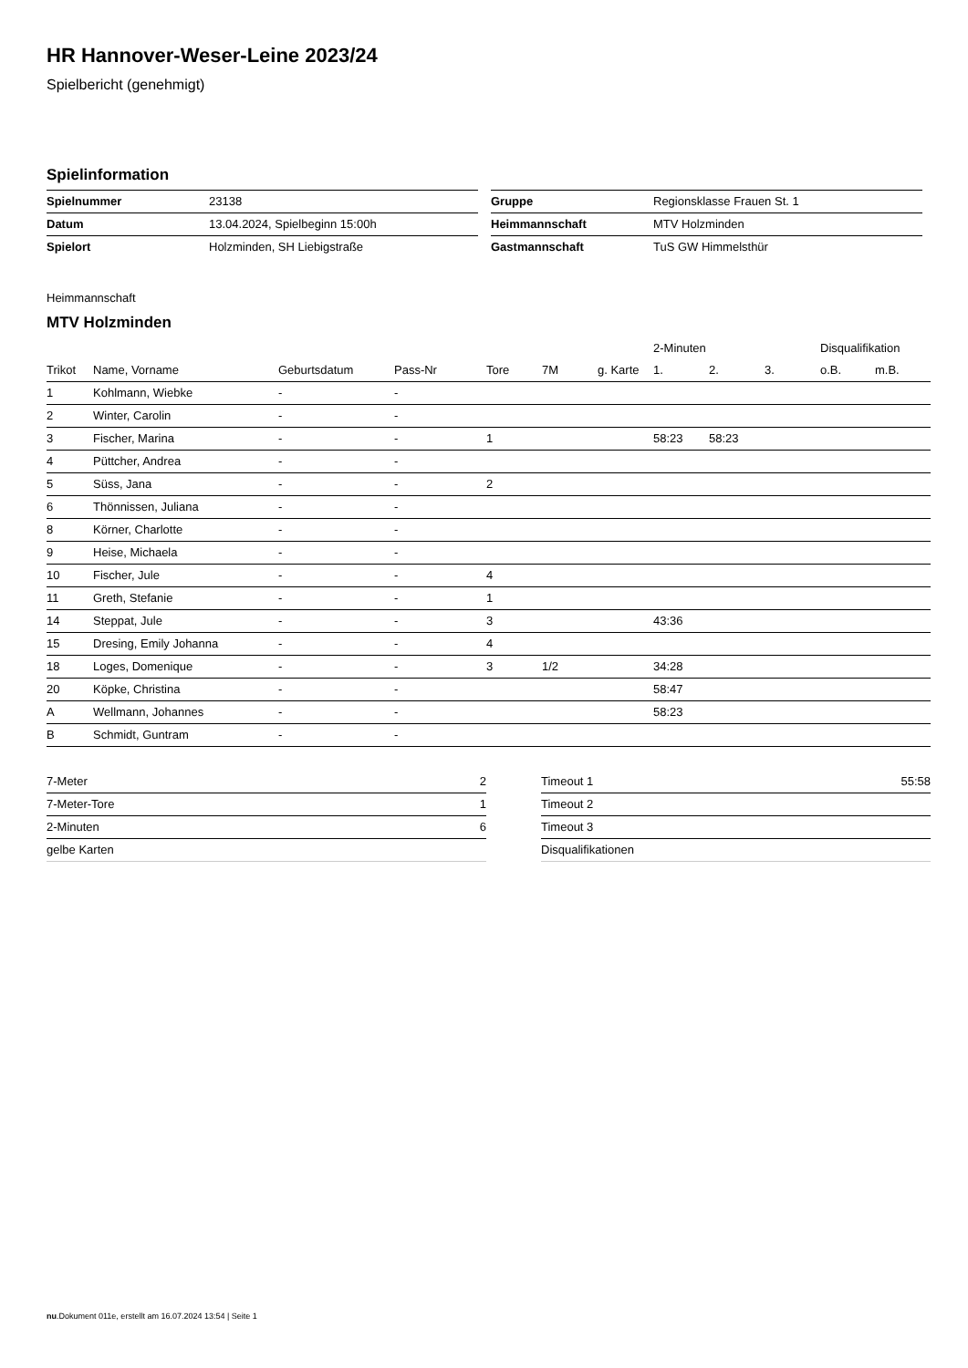HR Hannover-Weser-Leine 2023/24
Spielbericht (genehmigt)
Spielinformation
| Spielnummer | 23138 |
| Datum | 13.04.2024, Spielbeginn 15:00h |
| Spielort | Holzminden, SH Liebigstraße |
| Gruppe | Regionsklasse Frauen St. 1 |
| Heimmannschaft | MTV Holzminden |
| Gastmannschaft | TuS GW Himmelsthür |
Heimmannschaft
MTV Holzminden
| | | | | | | | 2-Minuten | | | Disqualifikation | |
| --- | --- | --- | --- | --- | --- | --- | --- | --- | --- | --- | --- |
| Trikot | Name, Vorname | Geburtsdatum | Pass-Nr | Tore | 7M | g. Karte | 1. | 2. | 3. | o.B. | m.B. |
| 1 | Kohlmann, Wiebke | - | - | | | | | | | | |
| 2 | Winter, Carolin | - | - | | | | | | | | |
| 3 | Fischer, Marina | - | - | 1 | | | 58:23 | 58:23 | | | |
| 4 | Püttcher, Andrea | - | - | | | | | | | | |
| 5 | Süss, Jana | - | - | 2 | | | | | | | |
| 6 | Thönnissen, Juliana | - | - | | | | | | | | |
| 8 | Körner, Charlotte | - | - | | | | | | | | |
| 9 | Heise, Michaela | - | - | | | | | | | | |
| 10 | Fischer, Jule | - | - | 4 | | | | | | | |
| 11 | Greth, Stefanie | - | - | 1 | | | | | | | |
| 14 | Steppat, Jule | - | - | 3 | | | 43:36 | | | | |
| 15 | Dresing, Emily Johanna | - | - | 4 | | | | | | | |
| 18 | Loges, Domenique | - | - | 3 | 1/2 | | 34:28 | | | | |
| 20 | Köpke, Christina | - | - | | | | 58:47 | | | | |
| A | Wellmann, Johannes | - | - | | | | 58:23 | | | | |
| B | Schmidt, Guntram | - | - | | | | | | | | |
| 7-Meter | 2 |
| 7-Meter-Tore | 1 |
| 2-Minuten | 6 |
| gelbe Karten | |
| Timeout 1 | 55:58 |
| Timeout 2 | |
| Timeout 3 | |
| Disqualifikationen | |
nu.Dokument 011e, erstellt am 16.07.2024 13:54 | Seite 1